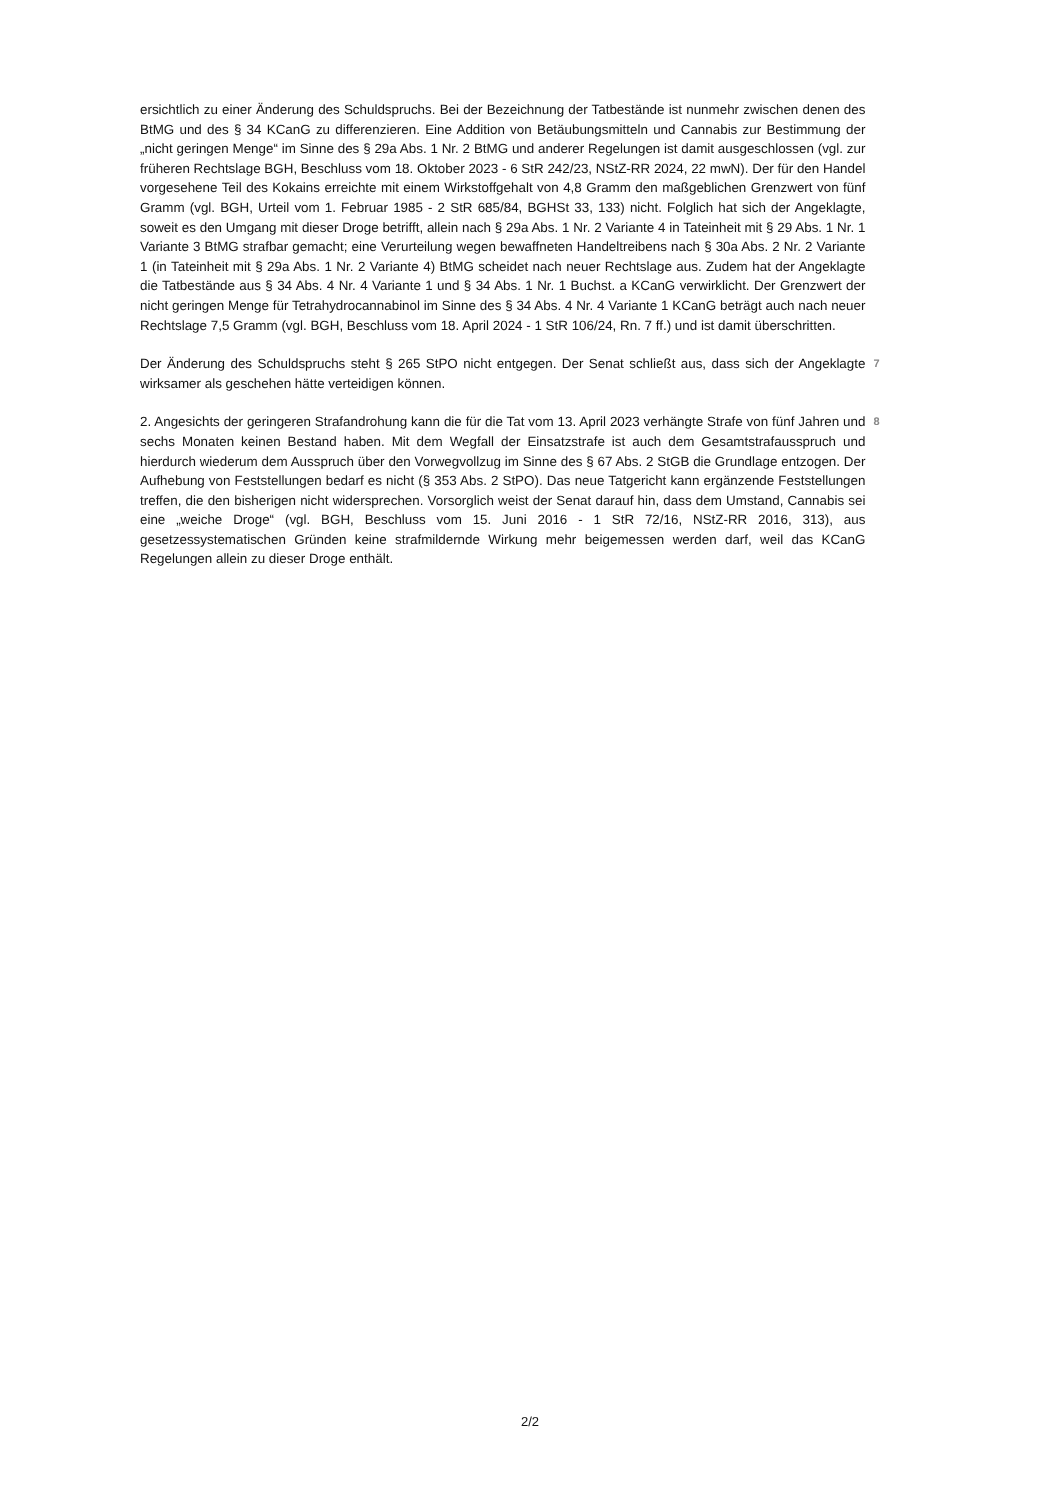ersichtlich zu einer Änderung des Schuldspruchs. Bei der Bezeichnung der Tatbestände ist nunmehr zwischen denen des BtMG und des § 34 KCanG zu differenzieren. Eine Addition von Betäubungsmitteln und Cannabis zur Bestimmung der „nicht geringen Menge“ im Sinne des § 29a Abs. 1 Nr. 2 BtMG und anderer Regelungen ist damit ausgeschlossen (vgl. zur früheren Rechtslage BGH, Beschluss vom 18. Oktober 2023 - 6 StR 242/23, NStZ-RR 2024, 22 mwN). Der für den Handel vorgesehene Teil des Kokains erreichte mit einem Wirkstoffgehalt von 4,8 Gramm den maßgeblichen Grenzwert von fünf Gramm (vgl. BGH, Urteil vom 1. Februar 1985 - 2 StR 685/84, BGHSt 33, 133) nicht. Folglich hat sich der Angeklagte, soweit es den Umgang mit dieser Droge betrifft, allein nach § 29a Abs. 1 Nr. 2 Variante 4 in Tateinheit mit § 29 Abs. 1 Nr. 1 Variante 3 BtMG strafbar gemacht; eine Verurteilung wegen bewaffneten Handeltreibens nach § 30a Abs. 2 Nr. 2 Variante 1 (in Tateinheit mit § 29a Abs. 1 Nr. 2 Variante 4) BtMG scheidet nach neuer Rechtslage aus. Zudem hat der Angeklagte die Tatbestände aus § 34 Abs. 4 Nr. 4 Variante 1 und § 34 Abs. 1 Nr. 1 Buchst. a KCanG verwirklicht. Der Grenzwert der nicht geringen Menge für Tetrahydrocannabinol im Sinne des § 34 Abs. 4 Nr. 4 Variante 1 KCanG beträgt auch nach neuer Rechtslage 7,5 Gramm (vgl. BGH, Beschluss vom 18. April 2024 - 1 StR 106/24, Rn. 7 ff.) und ist damit überschritten.
Der Änderung des Schuldspruchs steht § 265 StPO nicht entgegen. Der Senat schließt aus, dass sich der Angeklagte wirksamer als geschehen hätte verteidigen können.
7
2. Angesichts der geringeren Strafandrohung kann die für die Tat vom 13. April 2023 verhängte Strafe von fünf Jahren und sechs Monaten keinen Bestand haben. Mit dem Wegfall der Einsatzstrafe ist auch dem Gesamtstrafausspruch und hierdurch wiederum dem Ausspruch über den Vorwegvollzug im Sinne des § 67 Abs. 2 StGB die Grundlage entzogen. Der Aufhebung von Feststellungen bedarf es nicht (§ 353 Abs. 2 StPO). Das neue Tatgericht kann ergänzende Feststellungen treffen, die den bisherigen nicht widersprechen. Vorsorglich weist der Senat darauf hin, dass dem Umstand, Cannabis sei eine „weiche Droge“ (vgl. BGH, Beschluss vom 15. Juni 2016 - 1 StR 72/16, NStZ-RR 2016, 313), aus gesetzessystematischen Gründen keine strafmildernde Wirkung mehr beigemessen werden darf, weil das KCanG Regelungen allein zu dieser Droge enthält.
8
2/2